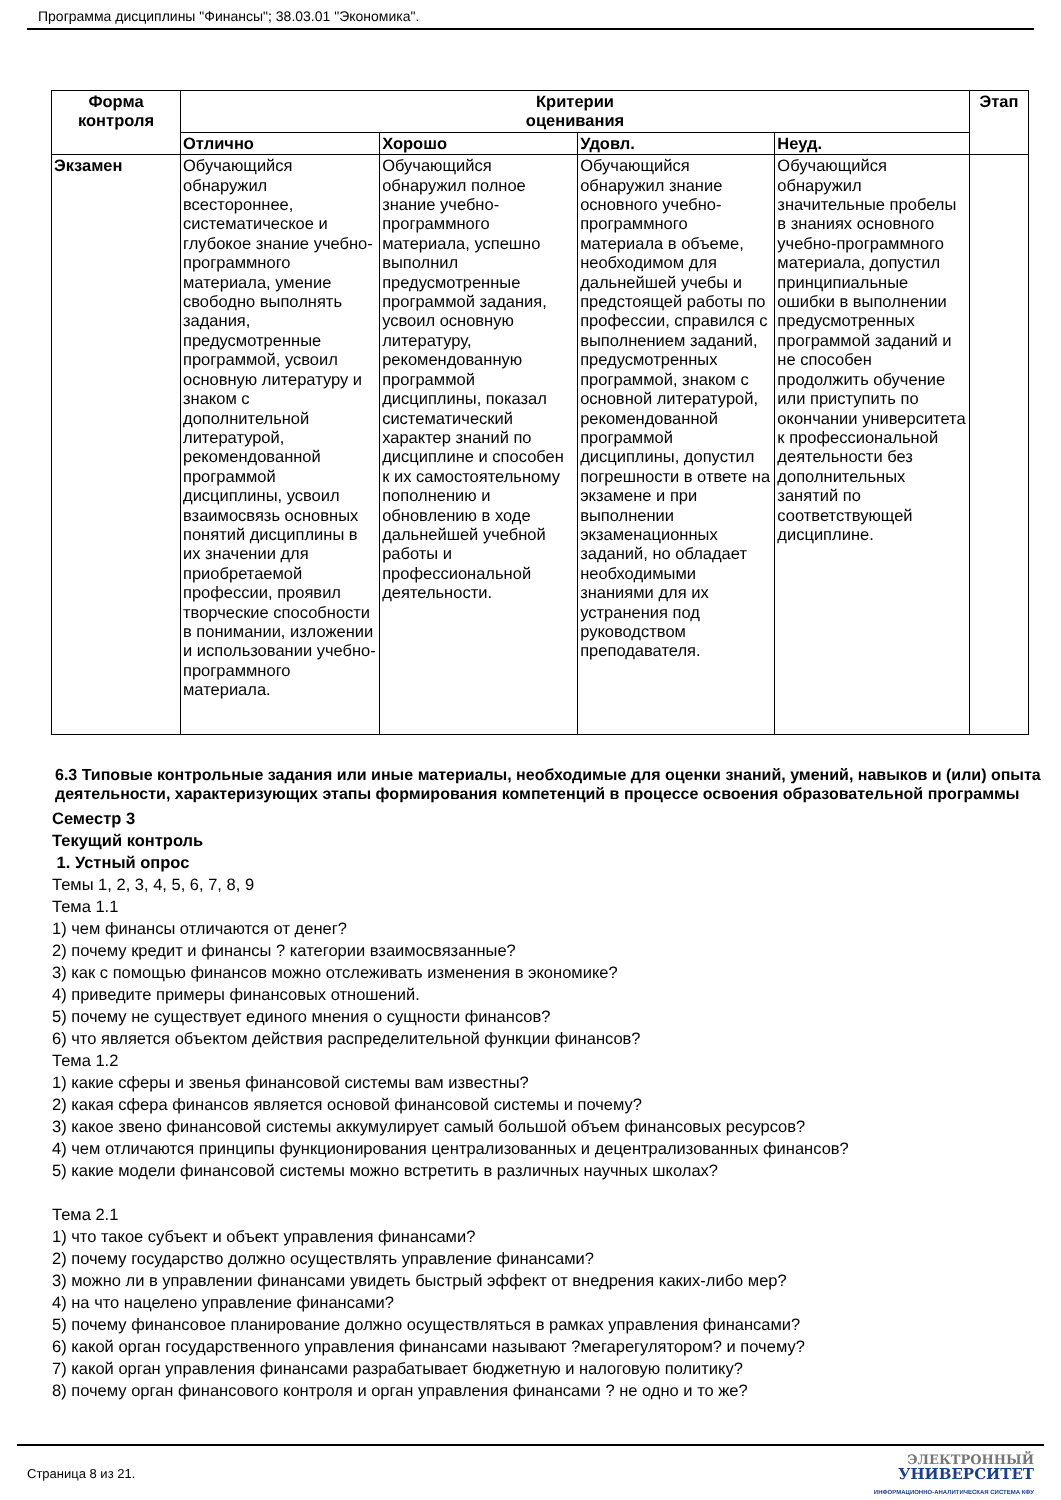Программа дисциплины "Финансы"; 38.03.01 "Экономика".
| Форма контроля | Критерии оценивания | | | | Этап |
| --- | --- | --- | --- | --- | --- |
| | Отлично | Хорошо | Удовл. | Неуд. | |
| Экзамен | Обучающийся обнаружил всестороннее, систематическое и глубокое знание учебно-программного материала, умение свободно выполнять задания, предусмотренные программой, усвоил основную литературу и знаком с дополнительной литературой, рекомендованной программой дисциплины, усвоил взаимосвязь основных понятий дисциплины в их значении для приобретаемой профессии, проявил творческие способности в понимании, изложении и использовании учебно-программного материала. | Обучающийся обнаружил полное знание учебно-программного материала, успешно выполнил предусмотренные программой задания, усвоил основную литературу, рекомендованную программой дисциплины, показал систематический характер знаний по дисциплине и способен к их самостоятельному пополнению и обновлению в ходе дальнейшей учебной работы и профессиональной деятельности. | Обучающийся обнаружил знание основного учебно-программного материала в объеме, необходимом для дальнейшей учебы и предстоящей работы по профессии, справился с выполнением заданий, предусмотренных программой, знаком с основной литературой, рекомендованной программой дисциплины, допустил погрешности в ответе на экзамене и при выполнении экзаменационных заданий, но обладает необходимыми знаниями для их устранения под руководством преподавателя. | Обучающийся обнаружил значительные пробелы в знаниях основного учебно-программного материала, допустил принципиальные ошибки в выполнении предусмотренных программой заданий и не способен продолжить обучение или приступить по окончании университета к профессиональной деятельности без дополнительных занятий по соответствующей дисциплине. | |
6.3 Типовые контрольные задания или иные материалы, необходимые для оценки знаний, умений, навыков и (или) опыта деятельности, характеризующих этапы формирования компетенций в процессе освоения образовательной программы
Семестр 3
Текущий контроль
1. Устный опрос
Темы 1, 2, 3, 4, 5, 6, 7, 8, 9
Тема 1.1
1) чем финансы отличаются от денег?
2) почему кредит и финансы ? категории взаимосвязанные?
3) как с помощью финансов можно отслеживать изменения в экономике?
4) приведите примеры финансовых отношений.
5) почему не существует единого мнения о сущности финансов?
6) что является объектом действия распределительной функции финансов?
Тема 1.2
1) какие сферы и звенья финансовой системы вам известны?
2) какая сфера финансов является основой финансовой системы и почему?
3) какое звено финансовой системы аккумулирует самый большой объем финансовых ресурсов?
4) чем отличаются принципы функционирования централизованных и децентрализованных финансов?
5) какие модели финансовой системы можно встретить в различных научных школах?
Тема 2.1
1) что такое субъект и объект управления финансами?
2) почему государство должно осуществлять управление финансами?
3) можно ли в управлении финансами увидеть быстрый эффект от внедрения каких-либо мер?
4) на что нацелено управление финансами?
5) почему финансовое планирование должно осуществляться в рамках управления финансами?
6) какой орган государственного управления финансами называют ?мегарегулятором? и почему?
7) какой орган управления финансами разрабатывает бюджетную и налоговую политику?
8) почему орган финансового контроля и орган управления финансами ? не одно и то же?
Страница 8 из 21.
ЭЛЕКТРОННЫЙ
УНИВЕРСИТЕТ
ИНФОРМАЦИОННО-АНАЛИТИЧЕСКАЯ СИСТЕМА КФУ